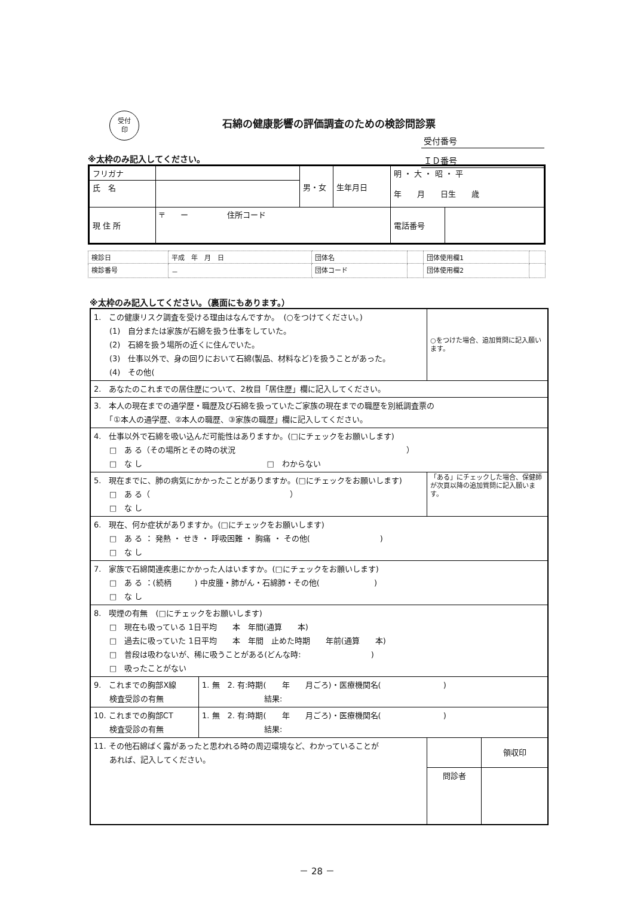受付
印
石綿の健康影響の評価調査のための検診問診票
受付番号
ＩＤ番号
※太枠のみ記入してください。
| フリガナ | | 男・女 | 生年月日 | 明 ・ 大 ・ 昭 ・ 平 年 月 日生 歳 | |
| 氏 名 | | | | | |
| 現 住 所 | 〒 ー 住所コード | | | 電話番号 | |
| 検診日 | 平成 年 月 日 | 団体名 | | 団体使用欄1 | |
| 検診番号 | － | 団体コード | | 団体使用欄2 | |
※太枠のみ記入してください。（裏面にもあります。）
| 1. この健康リスク調査を受ける理由はなんですか。 (○をつけてください。) (1) 自分または家族が石綿を扱う仕事をしていた。 (2) 石綿を扱う場所の近くに住んでいた。 (3) 仕事以外で、身の回りにおいて石綿(製品、材料など)を扱うことがあった。 (4) その他( | | ○をつけた場合、追加質問に記入願います。 | |
| 2. あなたのこれまでの居住歴について、2枚目「居住歴」欄に記入してください。 | | | |
| 3. 本人の現在までの通学歴・職歴及び石綿を扱っていたご家族の現在までの職歴を別紙調査票の 「①本人の通学歴、②本人の職歴、③家族の職歴」欄に記入してください。 | | | |
| 4. 仕事以外で石綿を吸い込んだ可能性はありますか。(□にチェックをお願いします) □ あ る（その場所とその時の状況 ） □ な し □ わからない | | | |
| 5. 現在までに、肺の病気にかかったことがありますか。(□にチェックをお願いします) □ あ る（ ） □ な し | | 「ある」にチェックした場合、保健師が次頁以降の追加質問に記入願います。 | |
| 6. 現在、何か症状がありますか。(□にチェックをお願いします) □ あ る ： 発熱 ・ せき ・ 呼吸困難 ・ 胸痛 ・ その他( ) □ な し | | | |
| 7. 家族で石綿関連疾患にかかった人はいますか。(□にチェックをお願いします) □ あ る ：(続柄 ) 中皮腫・肺がん・石綿肺・その他( ) □ な し | | | |
| 8. 喫煙の有無 (□にチェックをお願いします) □ 現在も吸っている 1日平均 本 年間(通算 本) □ 過去に吸っていた 1日平均 本 年間 止めた時期 年前(通算 本) □ 普段は吸わないが、稀に吸うことがある(どんな時: ) □ 吸ったことがない | | | |
| 9. これまでの胸部X線 検査受診の有無 | 1. 無 2. 有:時期( 年 月ごろ)・医療機関名( ) 結果: | | |
| 10. これまでの胸部CT 検査受診の有無 | 1. 無 2. 有:時期( 年 月ごろ)・医療機関名( ) 結果: | | |
| 11. その他石綿ばく露があったと思われる時の周辺環境など、わかっていることが あれば、記入してください。 | | | 領収印 |
| | | 問診者 | |
－ 28 －